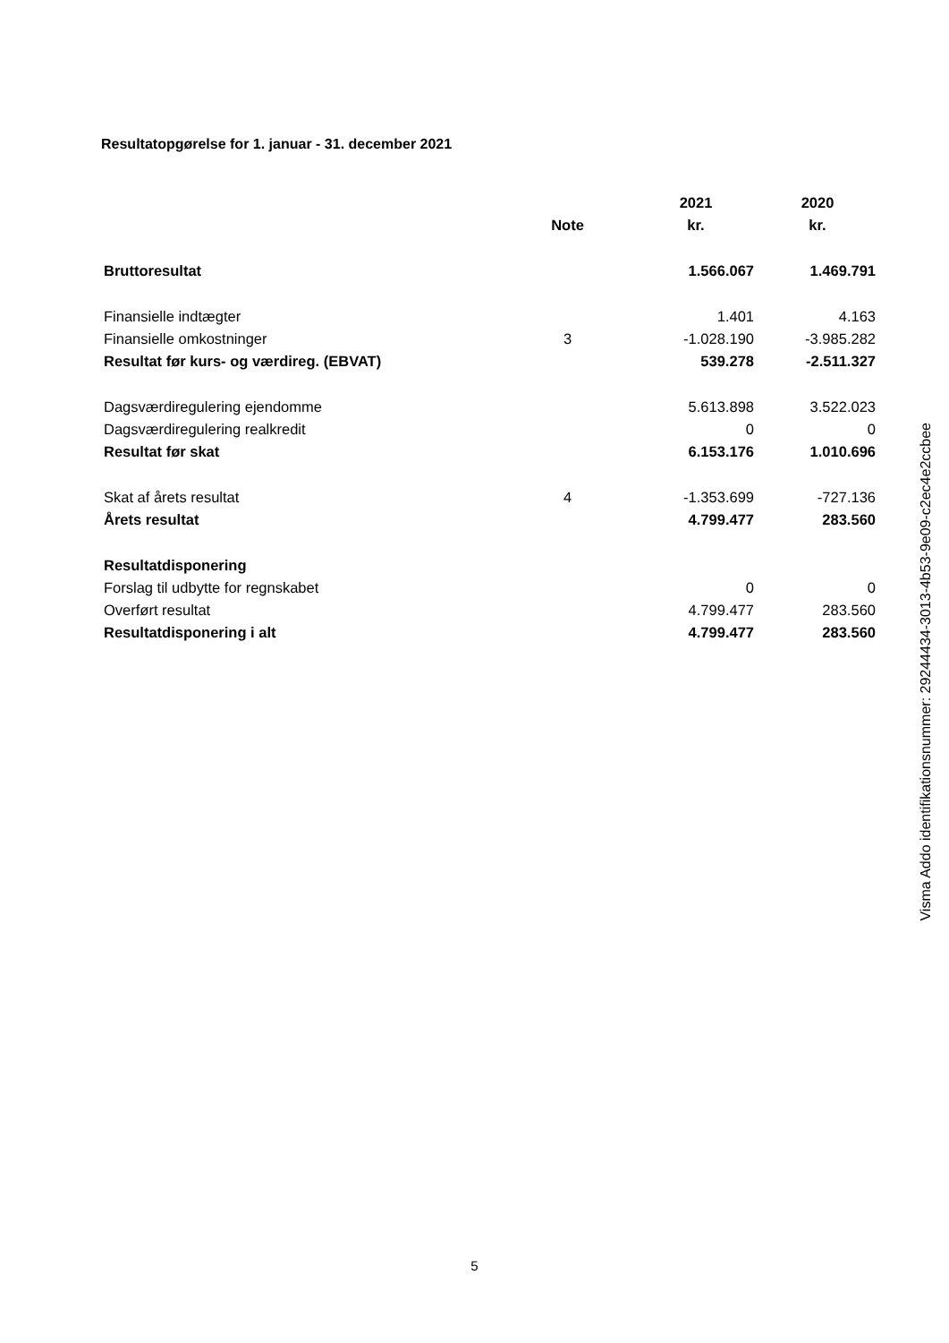Resultatopgørelse for 1. januar - 31. december 2021
| | | 2021 | 2020 |
| --- | --- | --- | --- |
| | Note | kr. | kr. |
| Bruttoresultat | | 1.566.067 | 1.469.791 |
| Finansielle indtægter | | 1.401 | 4.163 |
| Finansielle omkostninger | 3 | -1.028.190 | -3.985.282 |
| Resultat før kurs- og værdireg. (EBVAT) | | 539.278 | -2.511.327 |
| Dagsværdiregulering ejendomme | | 5.613.898 | 3.522.023 |
| Dagsværdiregulering realkredit | | 0 | 0 |
| Resultat før skat | | 6.153.176 | 1.010.696 |
| Skat af årets resultat | 4 | -1.353.699 | -727.136 |
| Årets resultat | | 4.799.477 | 283.560 |
| Resultatdisponering | | | |
| Forslag til udbytte for regnskabet | | 0 | 0 |
| Overført resultat | | 4.799.477 | 283.560 |
| Resultatdisponering i alt | | 4.799.477 | 283.560 |
Visma Addo identifikationsnummer: 29244434-3013-4b53-9e09-c2ec4e2ccbee
5